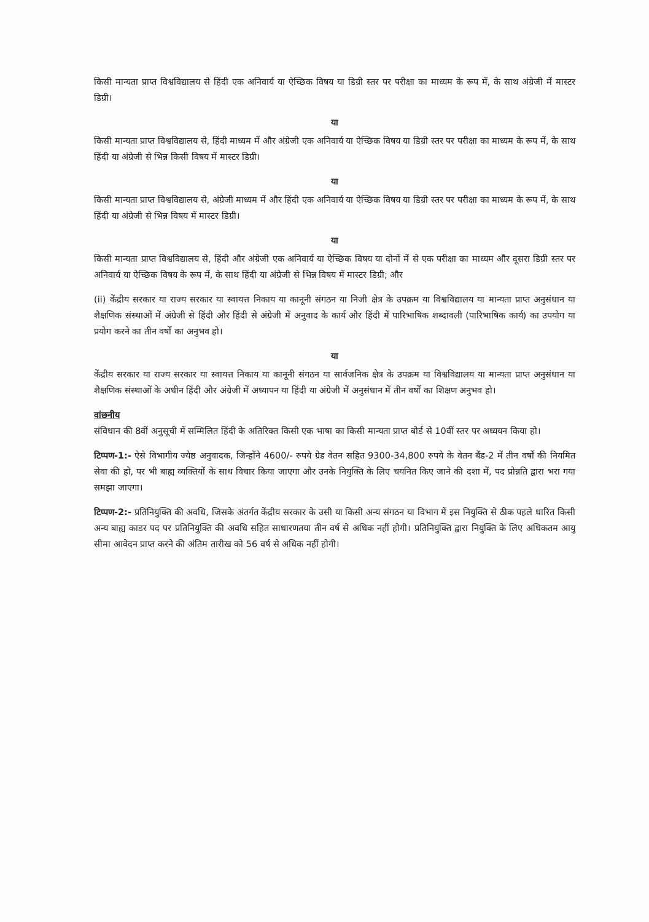किसी मान्यता प्राप्त विश्वविद्यालय से हिंदी एक अनिवार्य या ऐच्छिक विषय या डिग्री स्तर पर परीक्षा का माध्यम के रूप में, के साथ अंग्रेजी में मास्टर डिग्री।
या
किसी मान्यता प्राप्त विश्वविद्यालय से, हिंदी माध्यम में और अंग्रेजी एक अनिवार्य या ऐच्छिक विषय या डिग्री स्तर पर परीक्षा का माध्यम के रूप में, के साथ हिंदी या अंग्रेजी से भिन्न किसी विषय में मास्टर डिग्री।
या
किसी मान्यता प्राप्त विश्वविद्यालय से, अंग्रेजी माध्यम में और हिंदी एक अनिवार्य या ऐच्छिक विषय या डिग्री स्तर पर परीक्षा का माध्यम के रूप में, के साथ हिंदी या अंग्रेजी से भिन्न विषय में मास्टर डिग्री।
या
किसी मान्यता प्राप्त विश्वविद्यालय से, हिंदी और अंग्रेजी एक अनिवार्य या ऐच्छिक विषय या दोनों में से एक परीक्षा का माध्यम और दूसरा डिग्री स्तर पर अनिवार्य या ऐच्छिक विषय के रूप में, के साथ हिंदी या अंग्रेजी से भिन्न विषय में मास्टर डिग्री; और
(ii) केंद्रीय सरकार या राज्य सरकार या स्वायत्त निकाय या कानूनी संगठन या निजी क्षेत्र के उपक्रम या विश्वविद्यालय या मान्यता प्राप्त अनुसंधान या शैक्षणिक संस्थाओं में अंग्रेजी से हिंदी और हिंदी से अंग्रेजी में अनुवाद के कार्य और हिंदी में पारिभाषिक शब्दावली (पारिभाषिक कार्य) का उपयोग या प्रयोग करने का तीन वर्षों का अनुभव हो।
या
केंद्रीय सरकार या राज्य सरकार या स्वायत्त निकाय या कानूनी संगठन या सार्वजनिक क्षेत्र के उपक्रम या विश्वविद्यालय या मान्यता प्राप्त अनुसंधान या शैक्षणिक संस्थाओं के अधीन हिंदी और अंग्रेजी में अध्यापन या हिंदी या अंग्रेजी में अनुसंधान में तीन वर्षों का शिक्षण अनुभव हो।
वांछनीय
संविधान की 8वीं अनुसूची में सम्मिलित हिंदी के अतिरिक्त किसी एक भाषा का किसी मान्यता प्राप्त बोर्ड से 10वीं स्तर पर अध्ययन किया हो।
टिप्पण-1:- ऐसे विभागीय ज्येष्ठ अनुवादक, जिन्होंने 4600/- रुपये ग्रेड वेतन सहित 9300-34,800 रुपये के वेतन बैंड-2 में तीन वर्षों की नियमित सेवा की हो, पर भी बाह्य व्यक्तियों के साथ विचार किया जाएगा और उनके नियुक्ति के लिए चयनित किए जाने की दशा में, पद प्रोन्नति द्वारा भरा गया समझा जाएगा।
टिप्पण-2:- प्रतिनियुक्ति की अवधि, जिसके अंतर्गत केंद्रीय सरकार के उसी या किसी अन्य संगठन या विभाग में इस नियुक्ति से ठीक पहले धारित किसी अन्य बाह्य काडर पद पर प्रतिनियुक्ति की अवधि सहित साधारणतया तीन वर्ष से अधिक नहीं होगी। प्रतिनियुक्ति द्वारा नियुक्ति के लिए अधिकतम आयु सीमा आवेदन प्राप्त करने की अंतिम तारीख को 56 वर्ष से अधिक नहीं होगी।